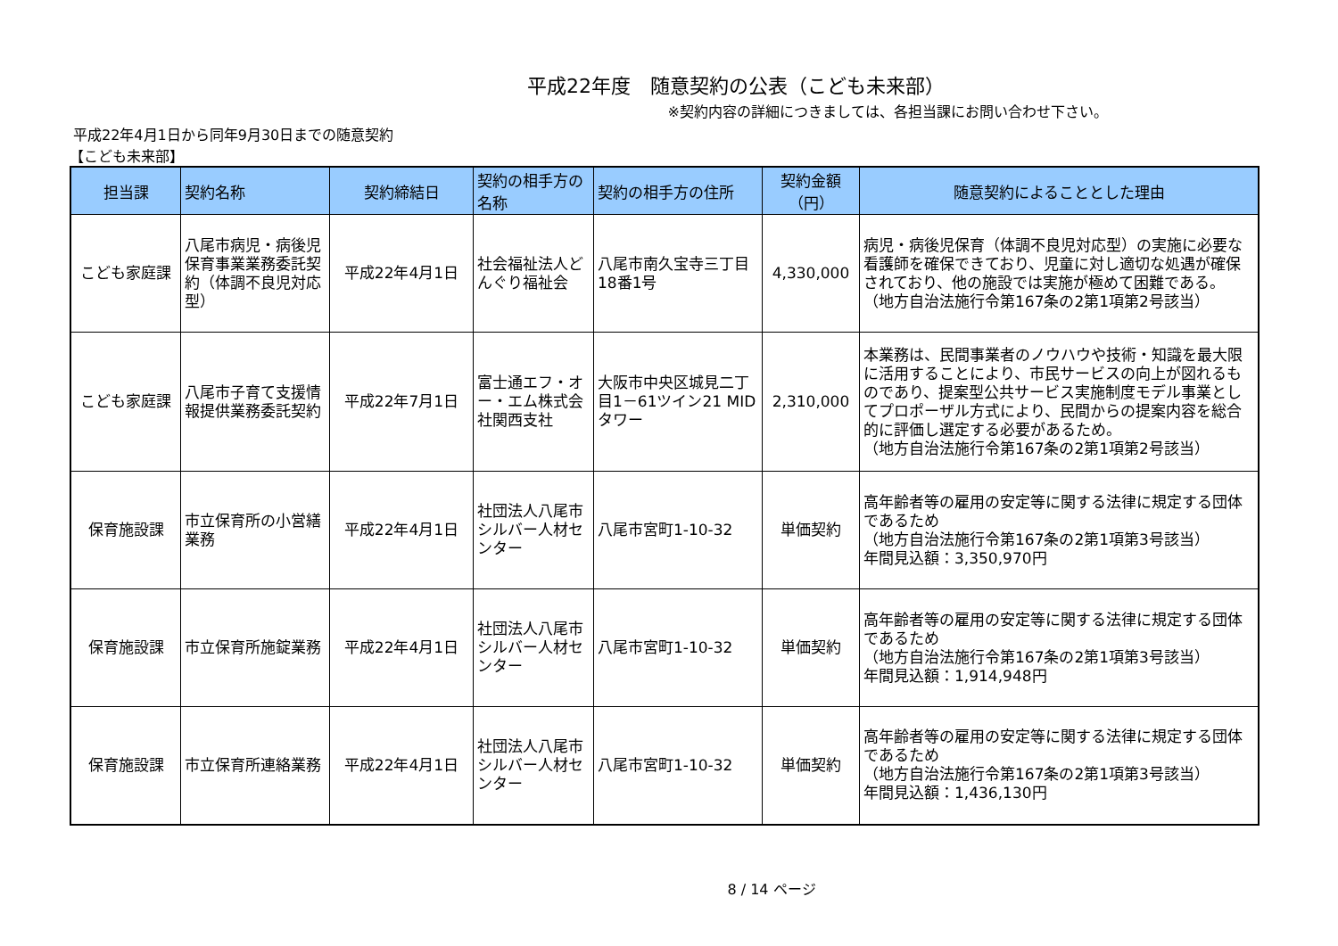平成22年度　随意契約の公表（こども未来部）
※契約内容の詳細につきましては、各担当課にお問い合わせ下さい。
平成22年4月1日から同年9月30日までの随意契約
【こども未来部】
| 担当課 | 契約名称 | 契約締結日 | 契約の相手方の名称 | 契約の相手方の住所 | 契約金額（円） | 随意契約によることとした理由 |
| --- | --- | --- | --- | --- | --- | --- |
| こども家庭課 | 八尾市病児・病後児保育事業業務委託契約（体調不良児対応型） | 平成22年4月1日 | 社会福祉法人どんぐり福祉会 | 八尾市南久宝寺三丁目18番1号 | 4,330,000 | 病児・病後児保育（体調不良児対応型）の実施に必要な看護師を確保できており、児童に対し適切な処遇が確保されており、他の施設では実施が極めて困難である。 （地方自治法施行令第167条の2第1項第2号該当） |
| こども家庭課 | 八尾市子育て支援情報提供業務委託契約 | 平成22年7月1日 | 富士通エフ・オー・エム株式会社関西支社 | 大阪市中央区城見二丁目1－61ツイン21 MIDタワー | 2,310,000 | 本業務は、民間事業者のノウハウや技術・知識を最大限に活用することにより、市民サービスの向上が図れるものであり、提案型公共サービス実施制度モデル事業としてプロポーザル方式により、民間からの提案内容を総合的に評価し選定する必要があるため。 （地方自治法施行令第167条の2第1項第2号該当） |
| 保育施設課 | 市立保育所の小営繕業務 | 平成22年4月1日 | 社団法人八尾市シルバー人材センター | 八尾市宮町1-10-32 | 単価契約 | 高年齢者等の雇用の安定等に関する法律に規定する団体であるため （地方自治法施行令第167条の2第1項第3号該当） 年間見込額：3,350,970円 |
| 保育施設課 | 市立保育所施錠業務 | 平成22年4月1日 | 社団法人八尾市シルバー人材センター | 八尾市宮町1-10-32 | 単価契約 | 高年齢者等の雇用の安定等に関する法律に規定する団体であるため （地方自治法施行令第167条の2第1項第3号該当） 年間見込額：1,914,948円 |
| 保育施設課 | 市立保育所連絡業務 | 平成22年4月1日 | 社団法人八尾市シルバー人材センター | 八尾市宮町1-10-32 | 単価契約 | 高年齢者等の雇用の安定等に関する法律に規定する団体であるため （地方自治法施行令第167条の2第1項第3号該当） 年間見込額：1,436,130円 |
8 / 14 ページ